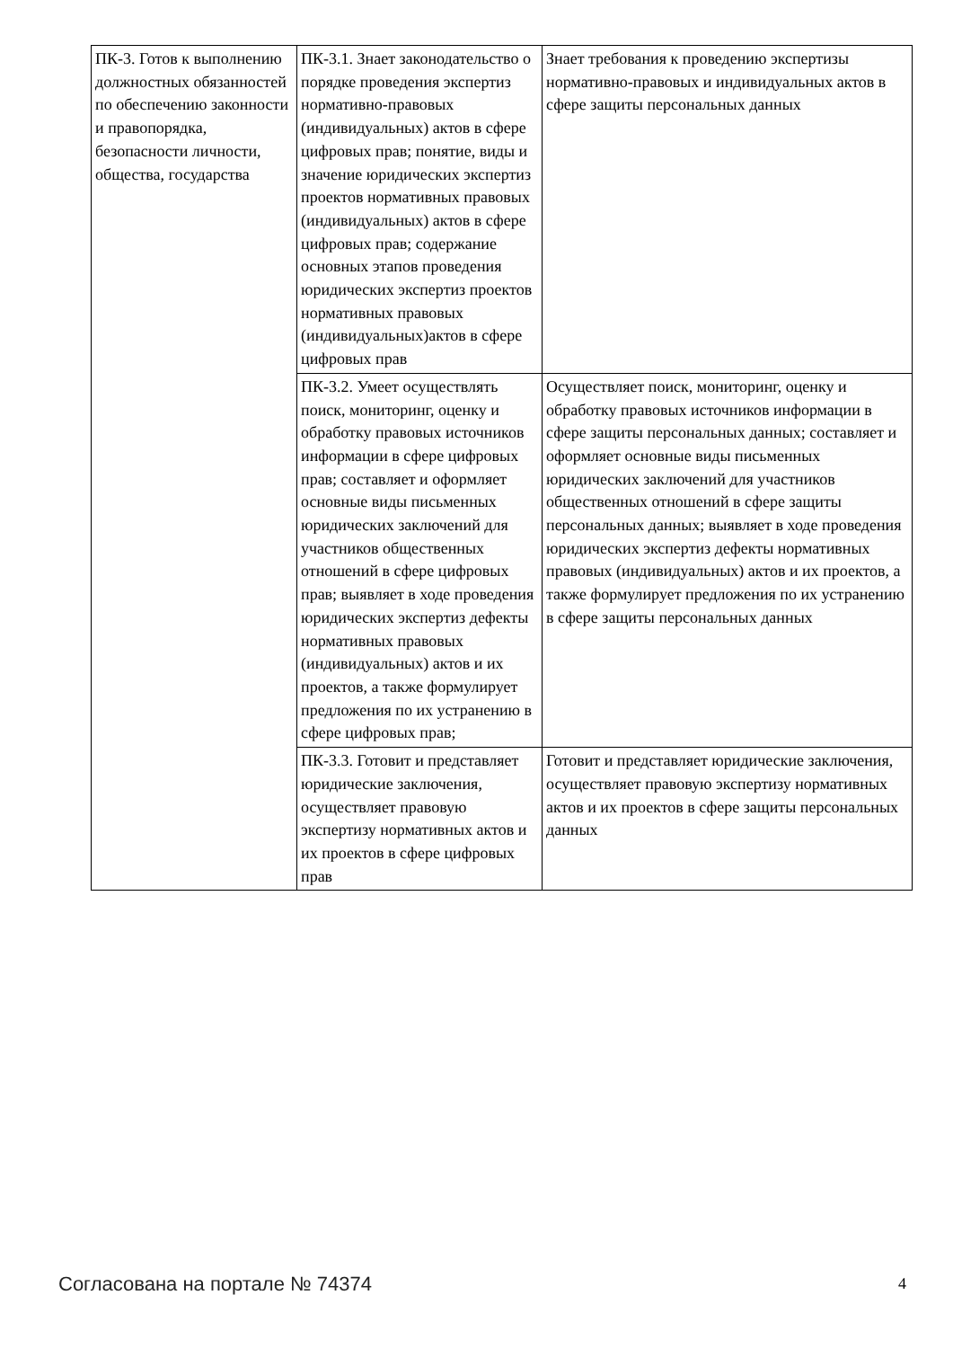| ПК-3. Готов к выполнению должностных обязанностей по обеспечению законности и правопорядка, безопасности личности, общества, государства | ПК-3.1. Знает законодательство о порядке проведения экспертиз нормативно-правовых (индивидуальных) актов в сфере цифровых прав; понятие, виды и значение юридических экспертиз проектов нормативных правовых (индивидуальных) актов в сфере цифровых прав; содержание основных этапов проведения юридических экспертиз проектов нормативных правовых (индивидуальных)актов в сфере цифровых прав | Знает требования к проведению экспертизы нормативно-правовых и индивидуальных актов в сфере защиты персональных данных |
| | ПК-3.2. Умеет осуществлять поиск, мониторинг, оценку и обработку правовых источников информации в сфере цифровых прав; составляет и оформляет основные виды письменных юридических заключений для участников общественных отношений в сфере цифровых прав; выявляет в ходе проведения юридических экспертиз дефекты нормативных правовых (индивидуальных) актов и их проектов, а также формулирует предложения по их устранению в сфере цифровых прав; | Осуществляет поиск, мониторинг, оценку и обработку правовых источников информации в сфере защиты персональных данных; составляет и оформляет основные виды письменных юридических заключений для участников общественных отношений в сфере защиты персональных данных; выявляет в ходе проведения юридических экспертиз дефекты нормативных правовых (индивидуальных) актов и их проектов, а также формулирует предложения по их устранению в сфере защиты персональных данных |
| | ПК-3.3. Готовит и представляет юридические заключения, осуществляет правовую экспертизу нормативных актов и их проектов в сфере цифровых прав | Готовит и представляет юридические заключения, осуществляет правовую экспертизу нормативных актов и их проектов в сфере защиты персональных данных |
Согласована на портале № 74374 4